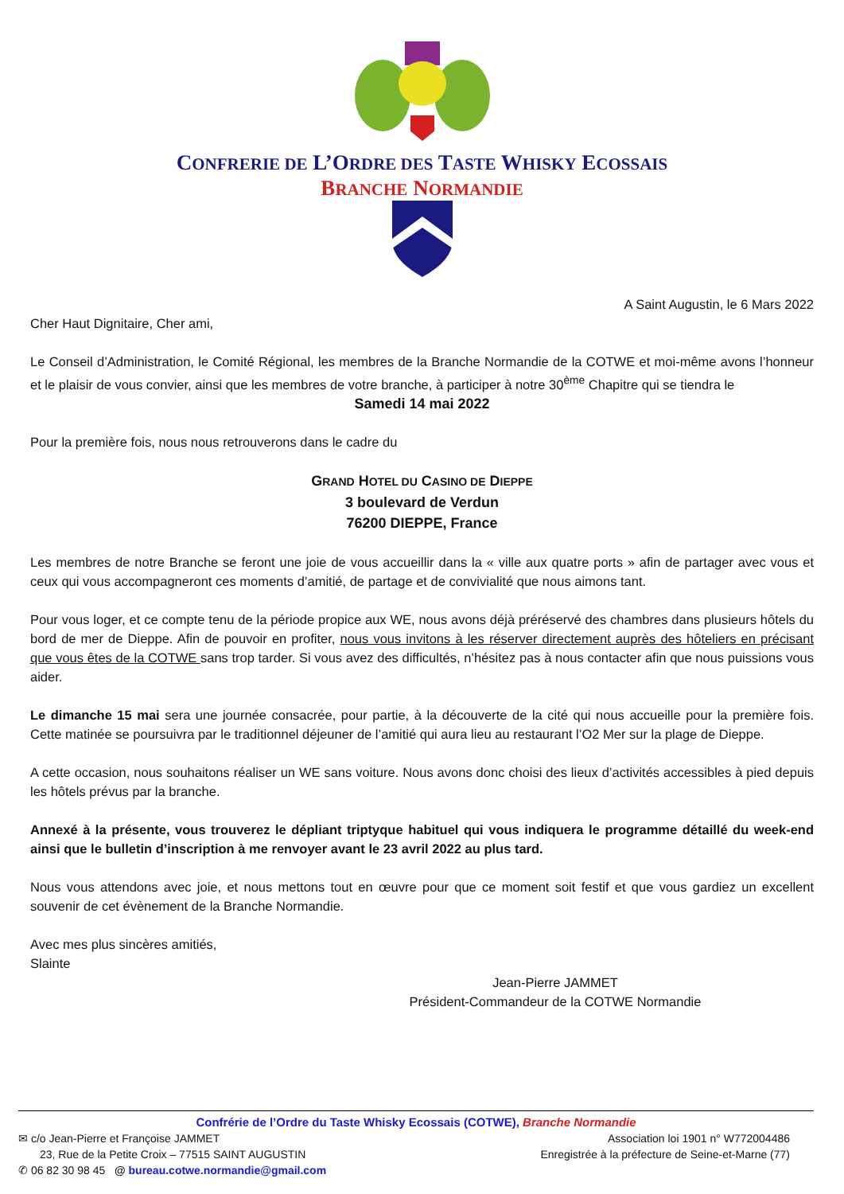CONFRERIE DE L’ORDRE DES TASTE WHISKY ECOSSAIS
BRANCHE NORMANDIE
A Saint Augustin, le 6 Mars 2022
Cher Haut Dignitaire, Cher ami,
Le Conseil d’Administration, le Comité Régional, les membres de la Branche Normandie de la COTWE et moi-même avons l’honneur et le plaisir de vous convier, ainsi que les membres de votre branche, à participer à notre 30<sup>ème</sup> Chapitre qui se tiendra le
Samedi 14 mai 2022
Pour la première fois, nous nous retrouverons dans le cadre du
GRAND HOTEL DU CASINO DE DIEPPE
3 boulevard de Verdun
76200 DIEPPE, France
Les membres de notre Branche se feront une joie de vous accueillir dans la « ville aux quatre ports » afin de partager avec vous et ceux qui vous accompagneront ces moments d’amitié, de partage et de convivialité que nous aimons tant.
Pour vous loger, et ce compte tenu de la période propice aux WE, nous avons déjà préréservé des chambres dans plusieurs hôtels du bord de mer de Dieppe. Afin de pouvoir en profiter, nous vous invitons à les réserver directement auprès des hôteliers en précisant que vous êtes de la COTWE sans trop tarder. Si vous avez des difficultés, n’hésitez pas à nous contacter afin que nous puissions vous aider.
Le dimanche 15 mai sera une journée consacrée, pour partie, à la découverte de la cité qui nous accueille pour la première fois. Cette matinée se poursuivra par le traditionnel déjeuner de l’amitié qui aura lieu au restaurant l’O2 Mer sur la plage de Dieppe.
A cette occasion, nous souhaitons réaliser un WE sans voiture. Nous avons donc choisi des lieux d’activités accessibles à pied depuis les hôtels prévus par la branche.
Annexé à la présente, vous trouverez le dépliant triptyque habituel qui vous indiquera le programme détaillé du week-end ainsi que le bulletin d’inscription à me renvoyer avant le 23 avril 2022 au plus tard.
Nous vous attendons avec joie, et nous mettons tout en œuvre pour que ce moment soit festif et que vous gardiez un excellent souvenir de cet évènement de la Branche Normandie.
Avec mes plus sincères amitiés,
Slainte
Jean-Pierre JAMMET
Président-Commandeur de la COTWE Normandie
Confrérie de l’Ordre du Taste Whisky Ecossais (COTWE), Branche Normandie
✉ c/o Jean-Pierre et Françoise JAMMET Association loi 1901 n° W772004486
23, Rue de la Petite Croix – 77515 SAINT AUGUSTIN Enregistrée à la préfecture de Seine-et-Marne (77)
✆ 06 82 30 98 45 @ bureau.cotwe.normandie@gmail.com